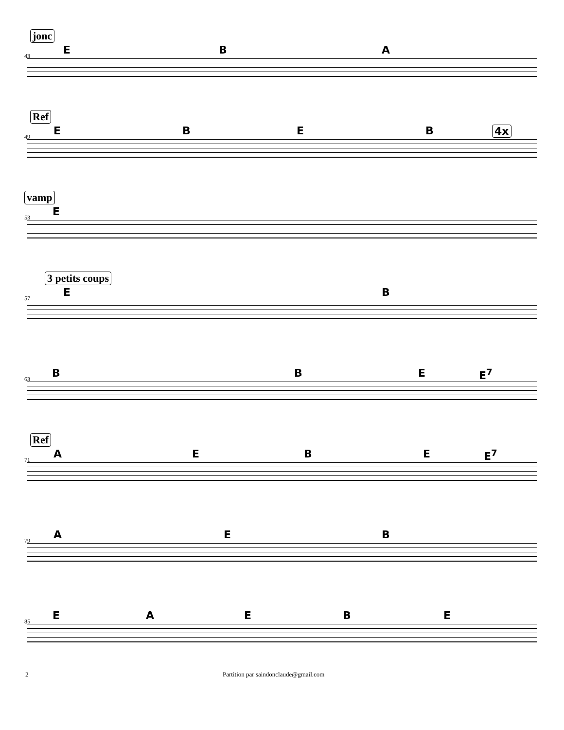jonc
43 E B A
Ref
49 E B E B 4x
vamp
53 E
3 petits coups
57 E B
63 B B E E<sup>7</sup>
Ref
71 A E B E E<sup>7</sup>
79 A E B
85 E A E B E
2 Partition par saindonclaude@gmail.com